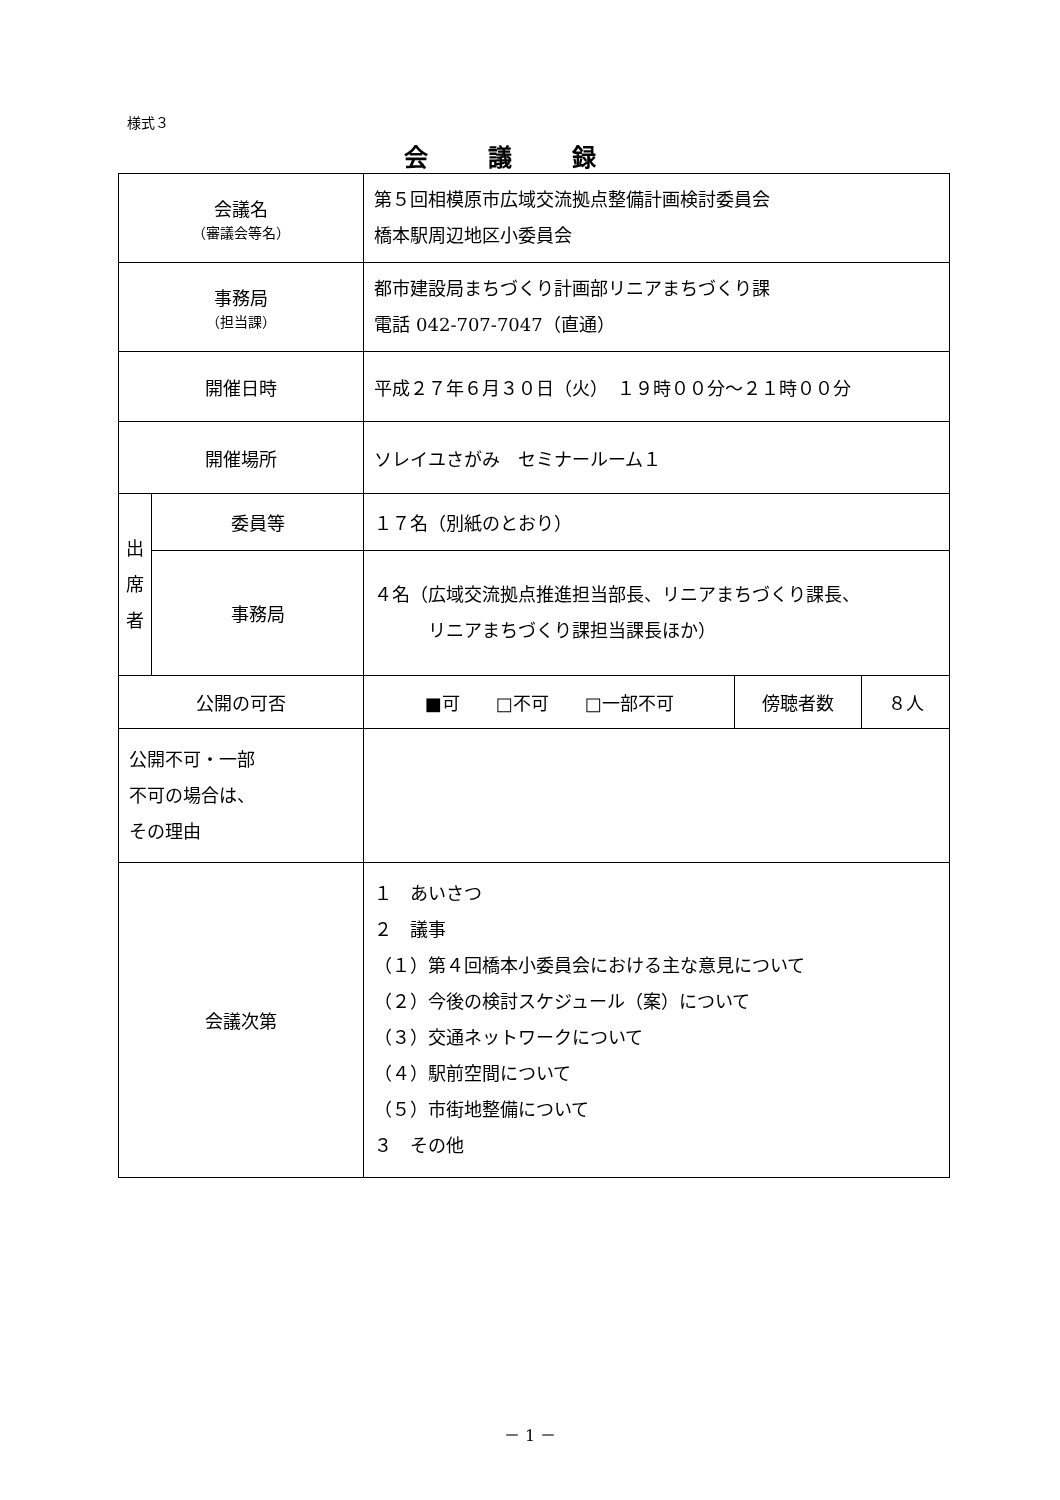様式３
会議録
| 会議名 （審議会等名） | | 第５回相模原市広域交流拠点整備計画検討委員会 橋本駅周辺地区小委員会 | | |
| 事務局 （担当課） | | 都市建設局まちづくり計画部リニアまちづくり課 電話 042-707-7047（直通） | | |
| 開催日時 | | 平成２７年６月３０日（火） １９時００分～２１時００分 | | |
| 開催場所 | | ソレイユさがみ セミナールーム１ | | |
| 出 席 者 | 委員等 | １７名（別紙のとおり） | | |
| | 事務局 | ４名（広域交流拠点推進担当部長、リニアまちづくり課長、 リニアまちづくり課担当課長ほか） | | |
| 公開の可否 | | ■可 □不可 □一部不可 | 傍聴者数 | ８人 |
| 公開不可・一部 不可の場合は、 その理由 | | | | |
| 会議次第 | | １ あいさつ ２ 議事 （１）第４回橋本小委員会における主な意見について （２）今後の検討スケジュール（案）について （３）交通ネットワークについて （４）駅前空間について （５）市街地整備について ３ その他 | | |
－ 1 －